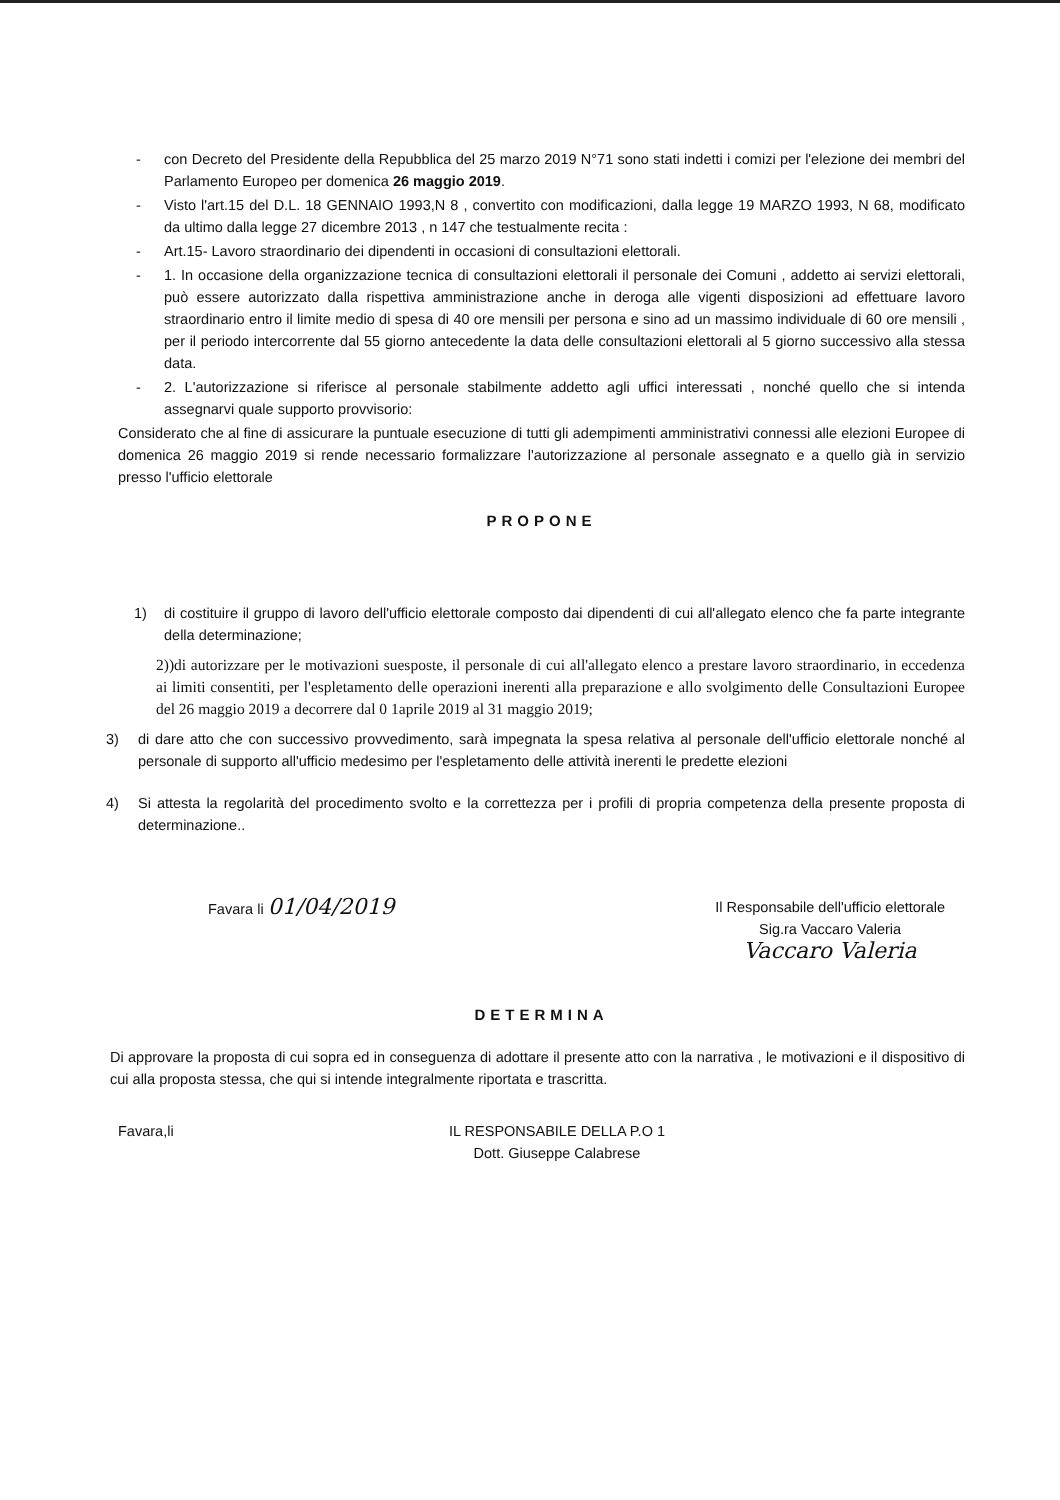- con Decreto del Presidente della Repubblica del 25 marzo 2019 N°71 sono stati indetti i comizi per l'elezione dei membri del Parlamento Europeo per domenica 26 maggio 2019.
- Visto l'art.15 del D.L. 18 GENNAIO 1993,N 8 , convertito con modificazioni, dalla legge 19 MARZO 1993, N 68, modificato da ultimo dalla legge 27 dicembre 2013 , n 147 che testualmente recita :
- Art.15- Lavoro straordinario dei dipendenti in occasioni di consultazioni elettorali.
- 1. In occasione della organizzazione tecnica di consultazioni elettorali il personale dei Comuni , addetto ai servizi elettorali, può essere autorizzato dalla rispettiva amministrazione anche in deroga alle vigenti disposizioni ad effettuare lavoro straordinario entro il limite medio di spesa di 40 ore mensili per persona e sino ad un massimo individuale di 60 ore mensili , per il periodo intercorrente dal 55 giorno antecedente la data delle consultazioni elettorali al 5 giorno successivo alla stessa data.
- 2. L'autorizzazione si riferisce al personale stabilmente addetto agli uffici interessati , nonché quello che si intenda assegnarvi quale supporto provvisorio:
Considerato che al fine di assicurare la puntuale esecuzione di tutti gli adempimenti amministrativi connessi alle elezioni Europee di domenica 26 maggio 2019 si rende necessario formalizzare l'autorizzazione al personale assegnato e a quello già in servizio presso l'ufficio elettorale
PROPONE
1) di costituire il gruppo di lavoro dell'ufficio elettorale composto dai dipendenti di cui all'allegato elenco che fa parte integrante della determinazione;
2))di autorizzare per le motivazioni suesposte, il personale di cui all'allegato elenco a prestare lavoro straordinario, in eccedenza ai limiti consentiti, per l'espletamento delle operazioni inerenti alla preparazione e allo svolgimento delle Consultazioni Europee del 26 maggio 2019 a decorrere dal 0 1aprile 2019 al 31 maggio 2019;
3) di dare atto che con successivo provvedimento, sarà impegnata la spesa relativa al personale dell'ufficio elettorale nonché al personale di supporto all'ufficio medesimo per l'espletamento delle attività inerenti le predette elezioni
4) Si attesta la regolarità del procedimento svolto e la correttezza per i profili di propria competenza della presente proposta di determinazione..
Favara li 01/04/2019
Il Responsabile dell'ufficio elettorale
Sig.ra Vaccaro Valeria
Vaccaro Valeria
DETERMINA
Di approvare la proposta di cui sopra ed in conseguenza di adottare il presente atto con la narrativa , le motivazioni e il dispositivo di cui alla proposta stessa, che qui si intende integralmente riportata e trascritta.
Favara,li IL RESPONSABILE DELLA P.O 1
Dott. Giuseppe Calabrese